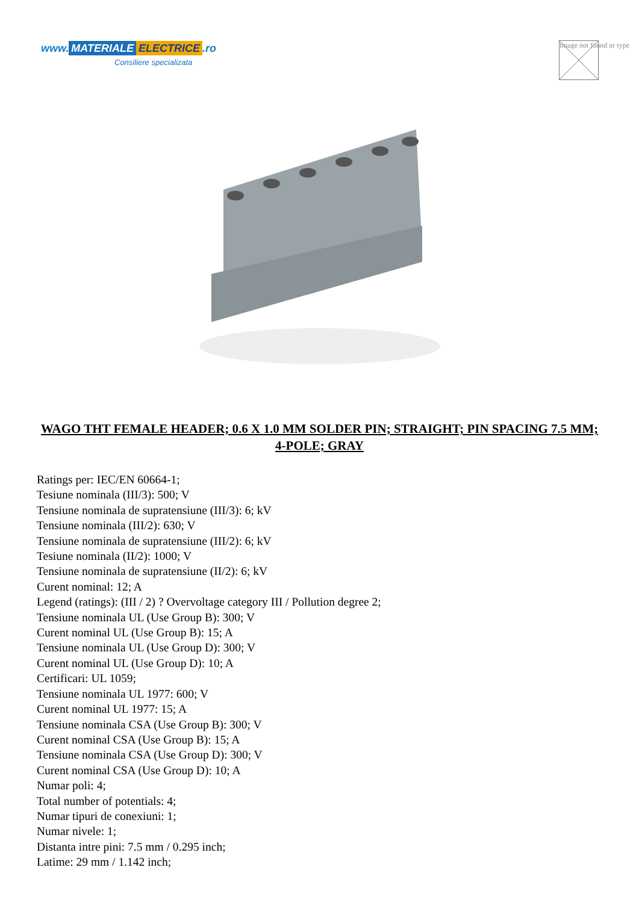www. MATERIALE ELECTRICE.ro
Consiliere specializata
Image not found or type
WAGO THT FEMALE HEADER; 0.6 X 1.0 MM SOLDER PIN; STRAIGHT; PIN SPACING 7.5 MM; 4-POLE; GRAY
Ratings per: IEC/EN 60664-1;
Tesiune nominala (III/3): 500; V
Tensiune nominala de supratensiune (III/3): 6; kV
Tensiune nominala (III/2): 630; V
Tensiune nominala de supratensiune (III/2): 6; kV
Tesiune nominala (II/2): 1000; V
Tensiune nominala de supratensiune (II/2): 6; kV
Curent nominal: 12; A
Legend (ratings): (III / 2) ? Overvoltage category III / Pollution degree 2;
Tensiune nominala UL (Use Group B): 300; V
Curent nominal UL (Use Group B): 15; A
Tensiune nominala UL (Use Group D): 300; V
Curent nominal UL (Use Group D): 10; A
Certificari: UL 1059;
Tensiune nominala UL 1977: 600; V
Curent nominal UL 1977: 15; A
Tensiune nominala CSA (Use Group B): 300; V
Curent nominal CSA (Use Group B): 15; A
Tensiune nominala CSA (Use Group D): 300; V
Curent nominal CSA (Use Group D): 10; A
Numar poli: 4;
Total number of potentials: 4;
Numar tipuri de conexiuni: 1;
Numar nivele: 1;
Distanta intre pini: 7.5 mm / 0.295 inch;
Latime: 29 mm / 1.142 inch;